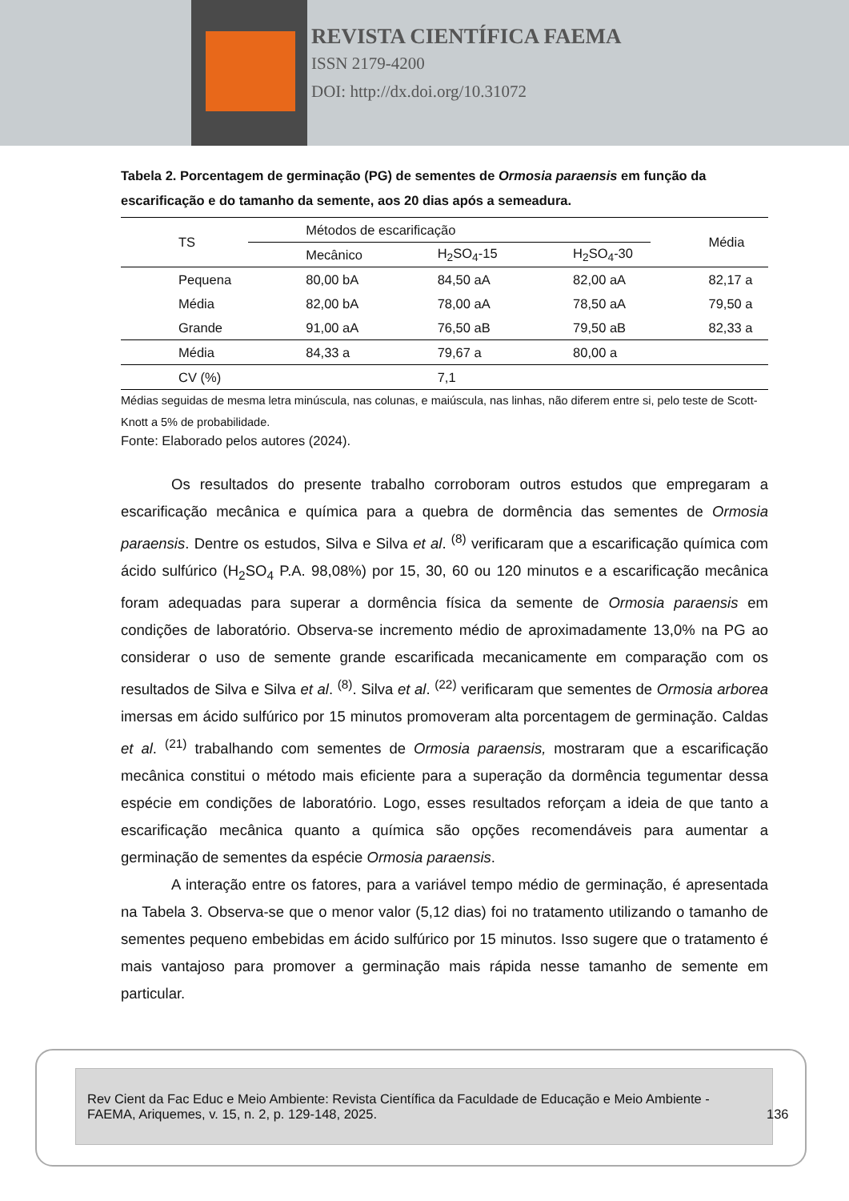REVISTA CIENTÍFICA FAEMA
ISSN 2179-4200
DOI: http://dx.doi.org/10.31072
Tabela 2. Porcentagem de germinação (PG) de sementes de Ormosia paraensis em função da escarificação e do tamanho da semente, aos 20 dias após a semeadura.
| TS | Métodos de escarificação | | | Média |
| --- | --- | --- | --- | --- |
| | Mecânico | H<sub>2</sub>SO<sub>4</sub>-15 | H<sub>2</sub>SO<sub>4</sub>-30 | |
| Pequena | 80,00 bA | 84,50 aA | 82,00 aA | 82,17 a |
| Média | 82,00 bA | 78,00 aA | 78,50 aA | 79,50 a |
| Grande | 91,00 aA | 76,50 aB | 79,50 aB | 82,33 a |
| Média | 84,33 a | 79,67 a | 80,00 a | |
| CV (%) | | 7,1 | | |
Médias seguidas de mesma letra minúscula, nas colunas, e maiúscula, nas linhas, não diferem entre si, pelo teste de Scott-Knott a 5% de probabilidade.
Fonte: Elaborado pelos autores (2024).
Os resultados do presente trabalho corroboram outros estudos que empregaram a escarificação mecânica e química para a quebra de dormência das sementes de Ormosia paraensis. Dentre os estudos, Silva e Silva et al. <sup>(8)</sup> verificaram que a escarificação química com ácido sulfúrico (H<sub>2</sub>SO<sub>4</sub> P.A. 98,08%) por 15, 30, 60 ou 120 minutos e a escarificação mecânica foram adequadas para superar a dormência física da semente de Ormosia paraensis em condições de laboratório. Observa-se incremento médio de aproximadamente 13,0% na PG ao considerar o uso de semente grande escarificada mecanicamente em comparação com os resultados de Silva e Silva et al. <sup>(8)</sup>. Silva et al. <sup>(22)</sup> verificaram que sementes de Ormosia arborea imersas em ácido sulfúrico por 15 minutos promoveram alta porcentagem de germinação. Caldas et al. <sup>(21)</sup> trabalhando com sementes de Ormosia paraensis, mostraram que a escarificação mecânica constitui o método mais eficiente para a superação da dormência tegumentar dessa espécie em condições de laboratório. Logo, esses resultados reforçam a ideia de que tanto a escarificação mecânica quanto a química são opções recomendáveis para aumentar a germinação de sementes da espécie Ormosia paraensis.
A interação entre os fatores, para a variável tempo médio de germinação, é apresentada na Tabela 3. Observa-se que o menor valor (5,12 dias) foi no tratamento utilizando o tamanho de sementes pequeno embebidas em ácido sulfúrico por 15 minutos. Isso sugere que o tratamento é mais vantajoso para promover a germinação mais rápida nesse tamanho de semente em particular.
Rev Cient da Fac Educ e Meio Ambiente: Revista Científica da Faculdade de Educação e Meio Ambiente - FAEMA, Ariquemes, v. 15, n. 2, p. 129-148, 2025.
136